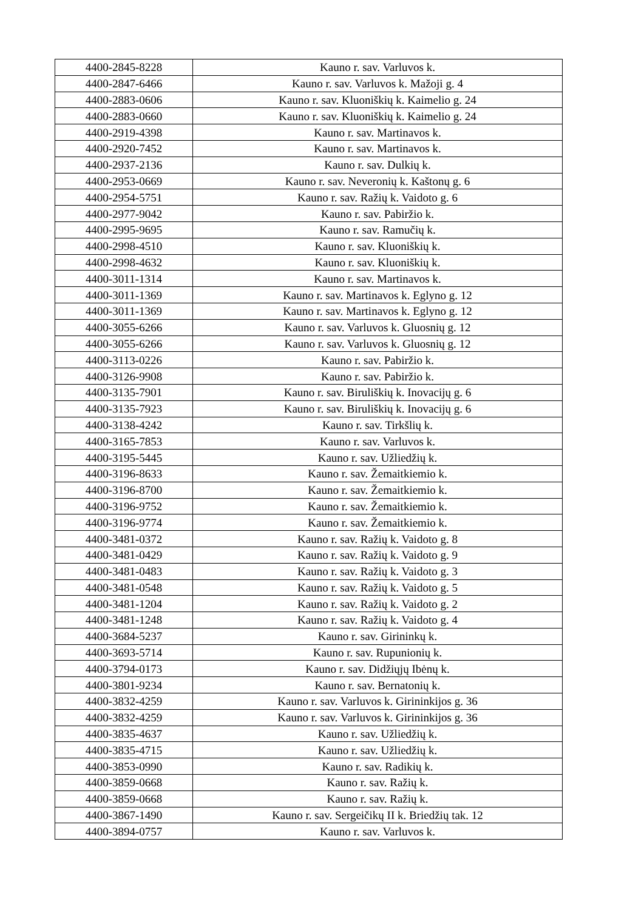| 4400-2845-8228 | Kauno r. sav. Varluvos k. |
| 4400-2847-6466 | Kauno r. sav. Varluvos k. Mažoji g. 4 |
| 4400-2883-0606 | Kauno r. sav. Kluoniškių k. Kaimelio g. 24 |
| 4400-2883-0660 | Kauno r. sav. Kluoniškių k. Kaimelio g. 24 |
| 4400-2919-4398 | Kauno r. sav. Martinavos k. |
| 4400-2920-7452 | Kauno r. sav. Martinavos k. |
| 4400-2937-2136 | Kauno r. sav. Dulkių k. |
| 4400-2953-0669 | Kauno r. sav. Neveronių k. Kaštonų g. 6 |
| 4400-2954-5751 | Kauno r. sav. Ražių k. Vaidoto g. 6 |
| 4400-2977-9042 | Kauno r. sav. Pabiržio k. |
| 4400-2995-9695 | Kauno r. sav. Ramučių k. |
| 4400-2998-4510 | Kauno r. sav. Kluoniškių k. |
| 4400-2998-4632 | Kauno r. sav. Kluoniškių k. |
| 4400-3011-1314 | Kauno r. sav. Martinavos k. |
| 4400-3011-1369 | Kauno r. sav. Martinavos k. Eglyno g. 12 |
| 4400-3011-1369 | Kauno r. sav. Martinavos k. Eglyno g. 12 |
| 4400-3055-6266 | Kauno r. sav. Varluvos k. Gluosnių g. 12 |
| 4400-3055-6266 | Kauno r. sav. Varluvos k. Gluosnių g. 12 |
| 4400-3113-0226 | Kauno r. sav. Pabiržio k. |
| 4400-3126-9908 | Kauno r. sav. Pabiržio k. |
| 4400-3135-7901 | Kauno r. sav. Biruliškių k. Inovacijų g. 6 |
| 4400-3135-7923 | Kauno r. sav. Biruliškių k. Inovacijų g. 6 |
| 4400-3138-4242 | Kauno r. sav. Tirkšlių k. |
| 4400-3165-7853 | Kauno r. sav. Varluvos k. |
| 4400-3195-5445 | Kauno r. sav. Užliedžių k. |
| 4400-3196-8633 | Kauno r. sav. Žemaitkiemio k. |
| 4400-3196-8700 | Kauno r. sav. Žemaitkiemio k. |
| 4400-3196-9752 | Kauno r. sav. Žemaitkiemio k. |
| 4400-3196-9774 | Kauno r. sav. Žemaitkiemio k. |
| 4400-3481-0372 | Kauno r. sav. Ražių k. Vaidoto g. 8 |
| 4400-3481-0429 | Kauno r. sav. Ražių k. Vaidoto g. 9 |
| 4400-3481-0483 | Kauno r. sav. Ražių k. Vaidoto g. 3 |
| 4400-3481-0548 | Kauno r. sav. Ražių k. Vaidoto g. 5 |
| 4400-3481-1204 | Kauno r. sav. Ražių k. Vaidoto g. 2 |
| 4400-3481-1248 | Kauno r. sav. Ražių k. Vaidoto g. 4 |
| 4400-3684-5237 | Kauno r. sav. Girininkų k. |
| 4400-3693-5714 | Kauno r. sav. Rupunionių k. |
| 4400-3794-0173 | Kauno r. sav. Didžiųjų Ibėnų k. |
| 4400-3801-9234 | Kauno r. sav. Bernatonių k. |
| 4400-3832-4259 | Kauno r. sav. Varluvos k. Girininkijos g. 36 |
| 4400-3832-4259 | Kauno r. sav. Varluvos k. Girininkijos g. 36 |
| 4400-3835-4637 | Kauno r. sav. Užliedžių k. |
| 4400-3835-4715 | Kauno r. sav. Užliedžių k. |
| 4400-3853-0990 | Kauno r. sav. Radikių k. |
| 4400-3859-0668 | Kauno r. sav. Ražių k. |
| 4400-3859-0668 | Kauno r. sav. Ražių k. |
| 4400-3867-1490 | Kauno r. sav. Sergeičikų II k. Briedžių tak. 12 |
| 4400-3894-0757 | Kauno r. sav. Varluvos k. |